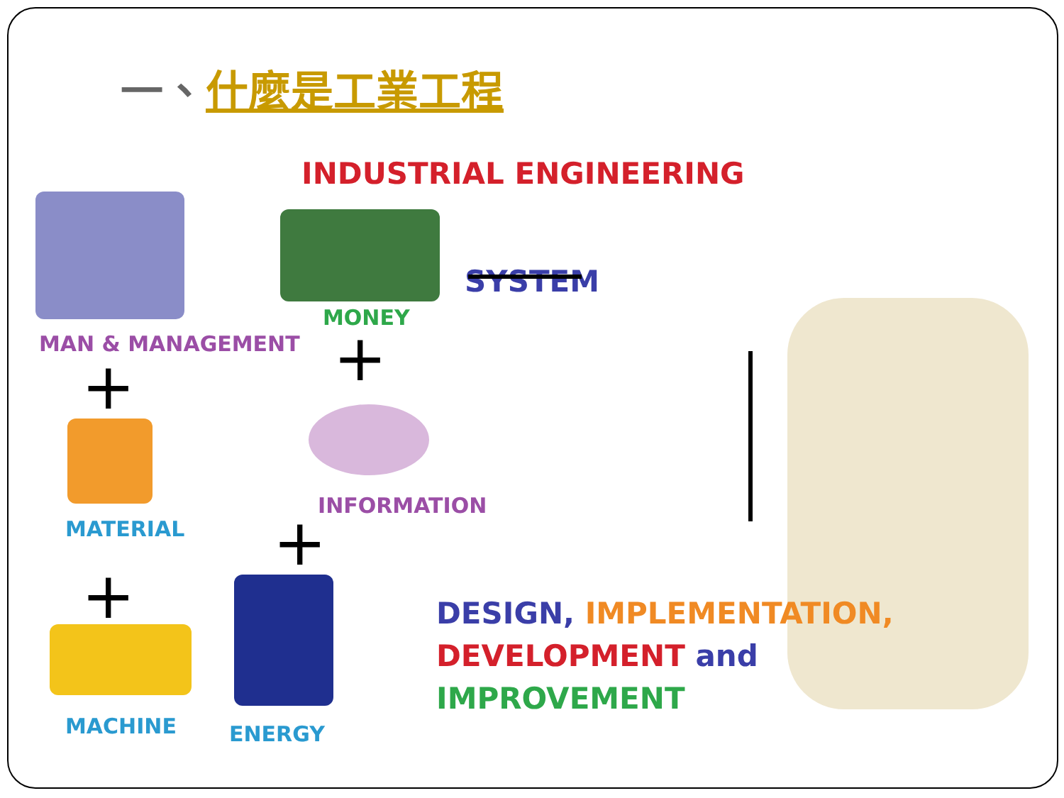一、什麼是工業工程
INDUSTRIAL ENGINEERING
MONEY
MAN & MANAGEMENT
+ +
SYSTEM
INFORMATION
MATERIAL +
+
MACHINE ENERGY
DESIGN, IMPLEMENTATION,
DEVELOPMENT and
IMPROVEMENT